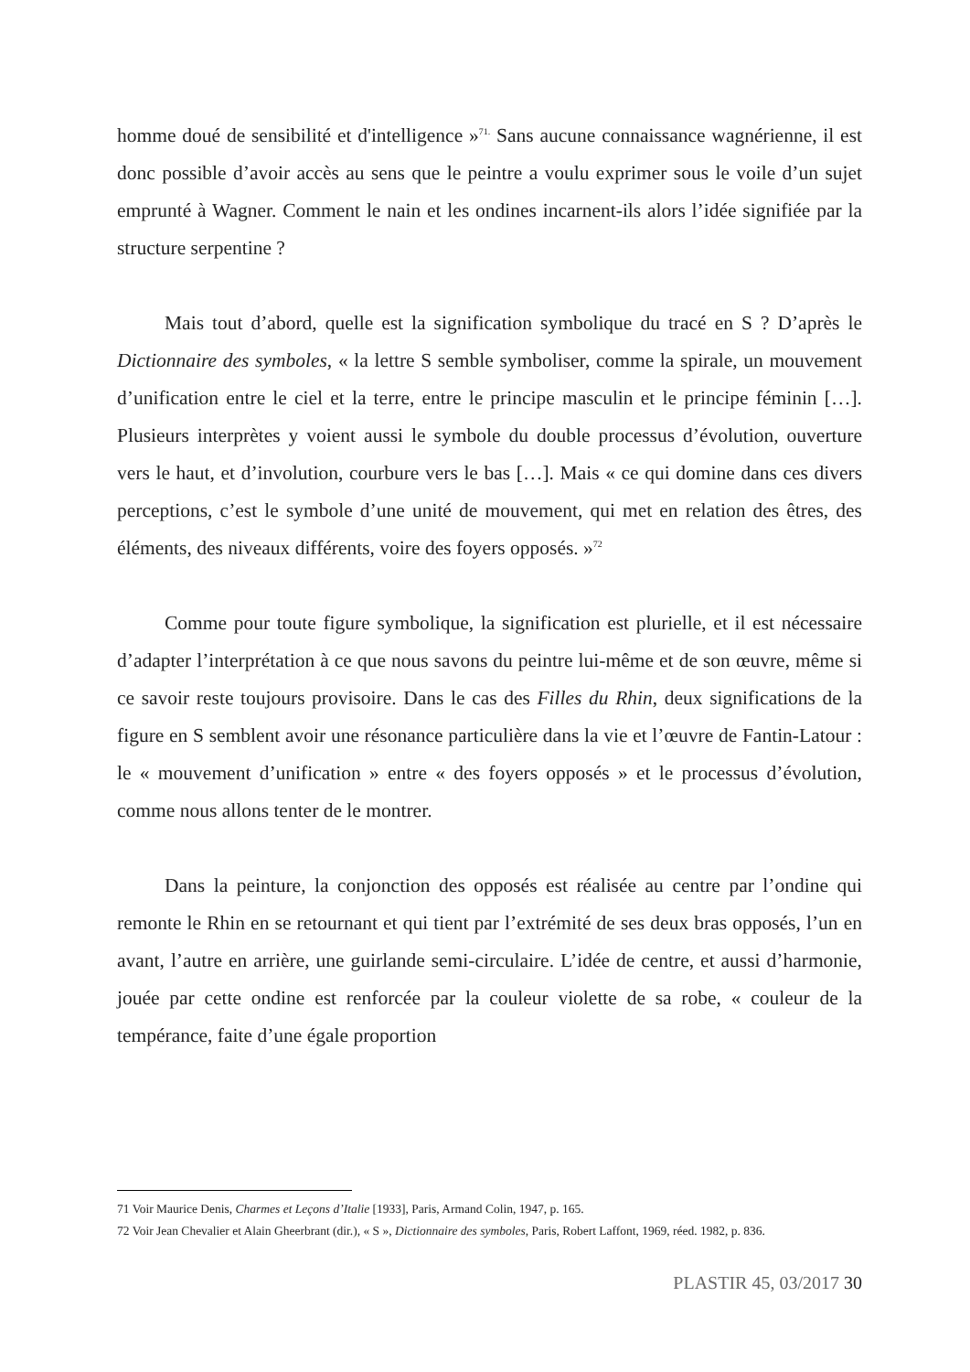homme doué de sensibilité et d'intelligence »<sup>71.</sup> Sans aucune connaissance wagnérienne, il est donc possible d’avoir accès au sens que le peintre a voulu exprimer sous le voile d’un sujet emprunté à Wagner. Comment le nain et les ondines incarnent-ils alors l’idée signifiée par la structure serpentine ?
Mais tout d’abord, quelle est la signification symbolique du tracé en S ? D’après le Dictionnaire des symboles, « la lettre S semble symboliser, comme la spirale, un mouvement d’unification entre le ciel et la terre, entre le principe masculin et le principe féminin […]. Plusieurs interprètes y voient aussi le symbole du double processus d’évolution, ouverture vers le haut, et d’involution, courbure vers le bas […]. Mais « ce qui domine dans ces divers perceptions, c’est le symbole d’une unité de mouvement, qui met en relation des êtres, des éléments, des niveaux différents, voire des foyers opposés. »<sup>72</sup>
Comme pour toute figure symbolique, la signification est plurielle, et il est nécessaire d’adapter l’interprétation à ce que nous savons du peintre lui-même et de son œuvre, même si ce savoir reste toujours provisoire. Dans le cas des Filles du Rhin, deux significations de la figure en S semblent avoir une résonance particulière dans la vie et l’œuvre de Fantin-Latour : le « mouvement d’unification » entre « des foyers opposés » et le processus d’évolution, comme nous allons tenter de le montrer.
Dans la peinture, la conjonction des opposés est réalisée au centre par l’ondine qui remonte le Rhin en se retournant et qui tient par l’extrémité de ses deux bras opposés, l’un en avant, l’autre en arrière, une guirlande semi-circulaire. L’idée de centre, et aussi d’harmonie, jouée par cette ondine est renforcée par la couleur violette de sa robe, « couleur de la tempérance, faite d’une égale proportion
71 Voir Maurice Denis, Charmes et Leçons d’Italie [1933], Paris, Armand Colin, 1947, p. 165.
72 Voir Jean Chevalier et Alain Gheerbrant (dir.), « S », Dictionnaire des symboles, Paris, Robert Laffont, 1969, réed. 1982, p. 836.
PLASTIR 45, 03/2017 30